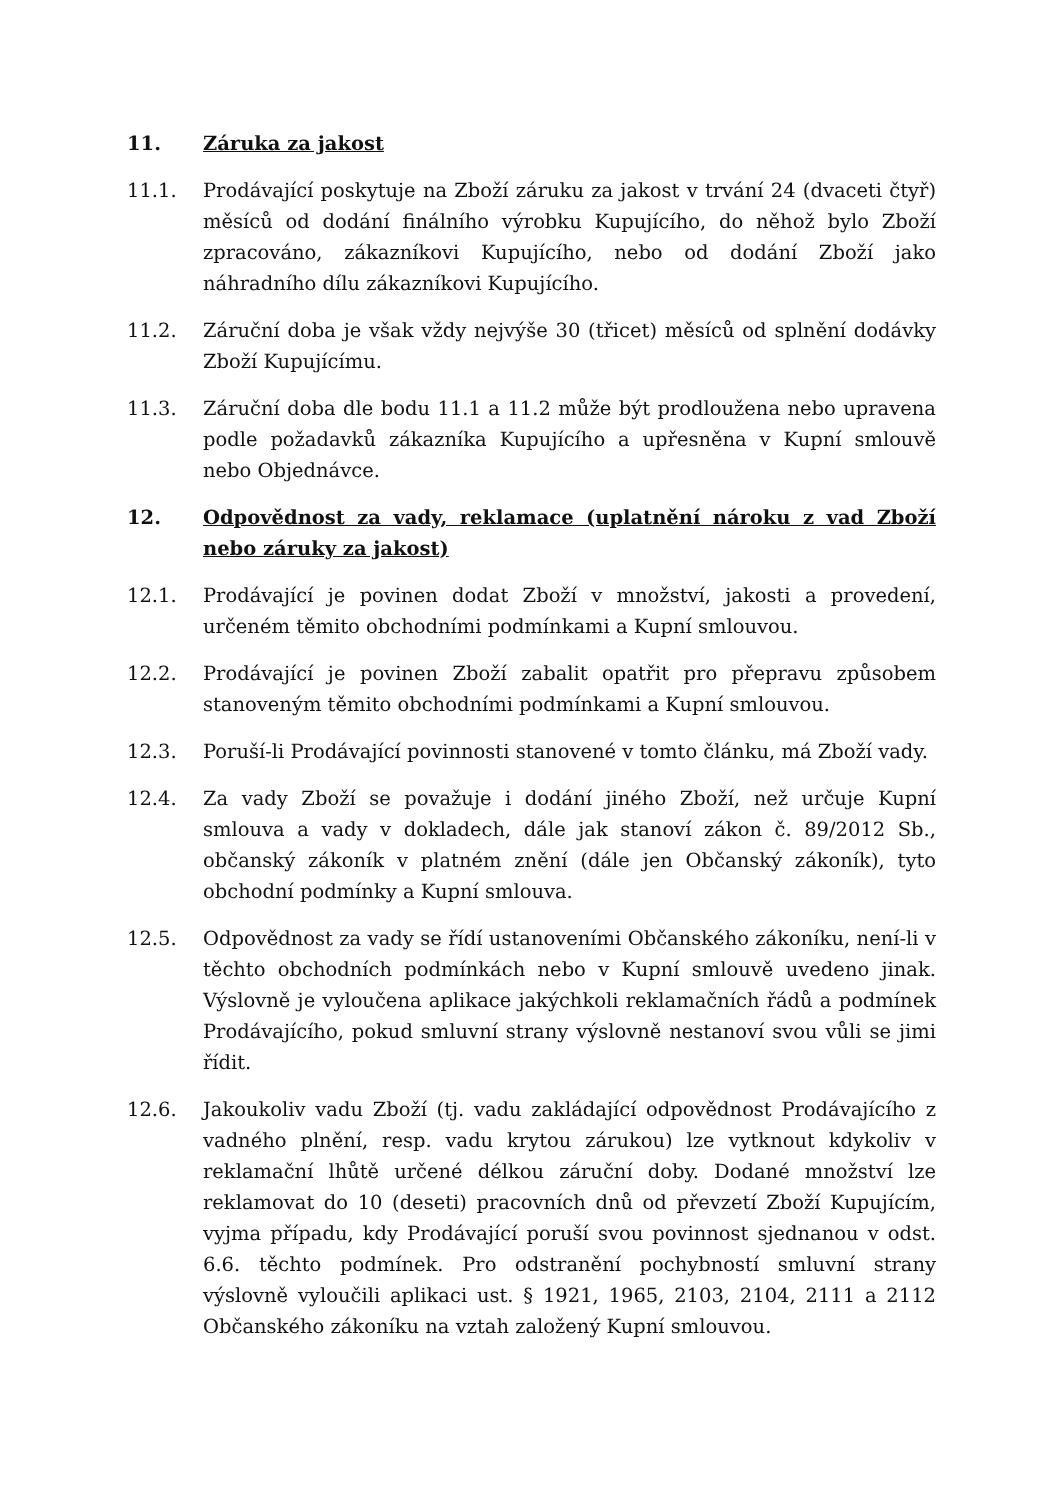11. Záruka za jakost
11.1. Prodávající poskytuje na Zboží záruku za jakost v trvání 24 (dvaceti čtyř) měsíců od dodání finálního výrobku Kupujícího, do něhož bylo Zboží zpracováno, zákazníkovi Kupujícího, nebo od dodání Zboží jako náhradního dílu zákazníkovi Kupujícího.
11.2. Záruční doba je však vždy nejvýše 30 (třicet) měsíců od splnění dodávky Zboží Kupujícímu.
11.3. Záruční doba dle bodu 11.1 a 11.2 může být prodloužena nebo upravena podle požadavků zákazníka Kupujícího a upřesněna v Kupní smlouvě nebo Objednávce.
12. Odpovědnost za vady, reklamace (uplatnění nároku z vad Zboží nebo záruky za jakost)
12.1. Prodávající je povinen dodat Zboží v množství, jakosti a provedení, určeném těmito obchodními podmínkami a Kupní smlouvou.
12.2. Prodávající je povinen Zboží zabalit opatřit pro přepravu způsobem stanoveným těmito obchodními podmínkami a Kupní smlouvou.
12.3. Poruší-li Prodávající povinnosti stanovené v tomto článku, má Zboží vady.
12.4. Za vady Zboží se považuje i dodání jiného Zboží, než určuje Kupní smlouva a vady v dokladech, dále jak stanoví zákon č. 89/2012 Sb., občanský zákoník v platném znění (dále jen Občanský zákoník), tyto obchodní podmínky a Kupní smlouva.
12.5. Odpovědnost za vady se řídí ustanoveními Občanského zákoníku, není-li v těchto obchodních podmínkách nebo v Kupní smlouvě uvedeno jinak. Výslovně je vyloučena aplikace jakýchkoli reklamačních řádů a podmínek Prodávajícího, pokud smluvní strany výslovně nestanoví svou vůli se jimi řídit.
12.6. Jakoukoliv vadu Zboží (tj. vadu zakládající odpovědnost Prodávajícího z vadného plnění, resp. vadu krytou zárukou) lze vytknout kdykoliv v reklamační lhůtě určené délkou záruční doby. Dodané množství lze reklamovat do 10 (deseti) pracovních dnů od převzetí Zboží Kupujícím, vyjma případu, kdy Prodávající poruší svou povinnost sjednanou v odst. 6.6. těchto podmínek. Pro odstranění pochybností smluvní strany výslovně vyloučili aplikaci ust. § 1921, 1965, 2103, 2104, 2111 a 2112 Občanského zákoníku na vztah založený Kupní smlouvou.